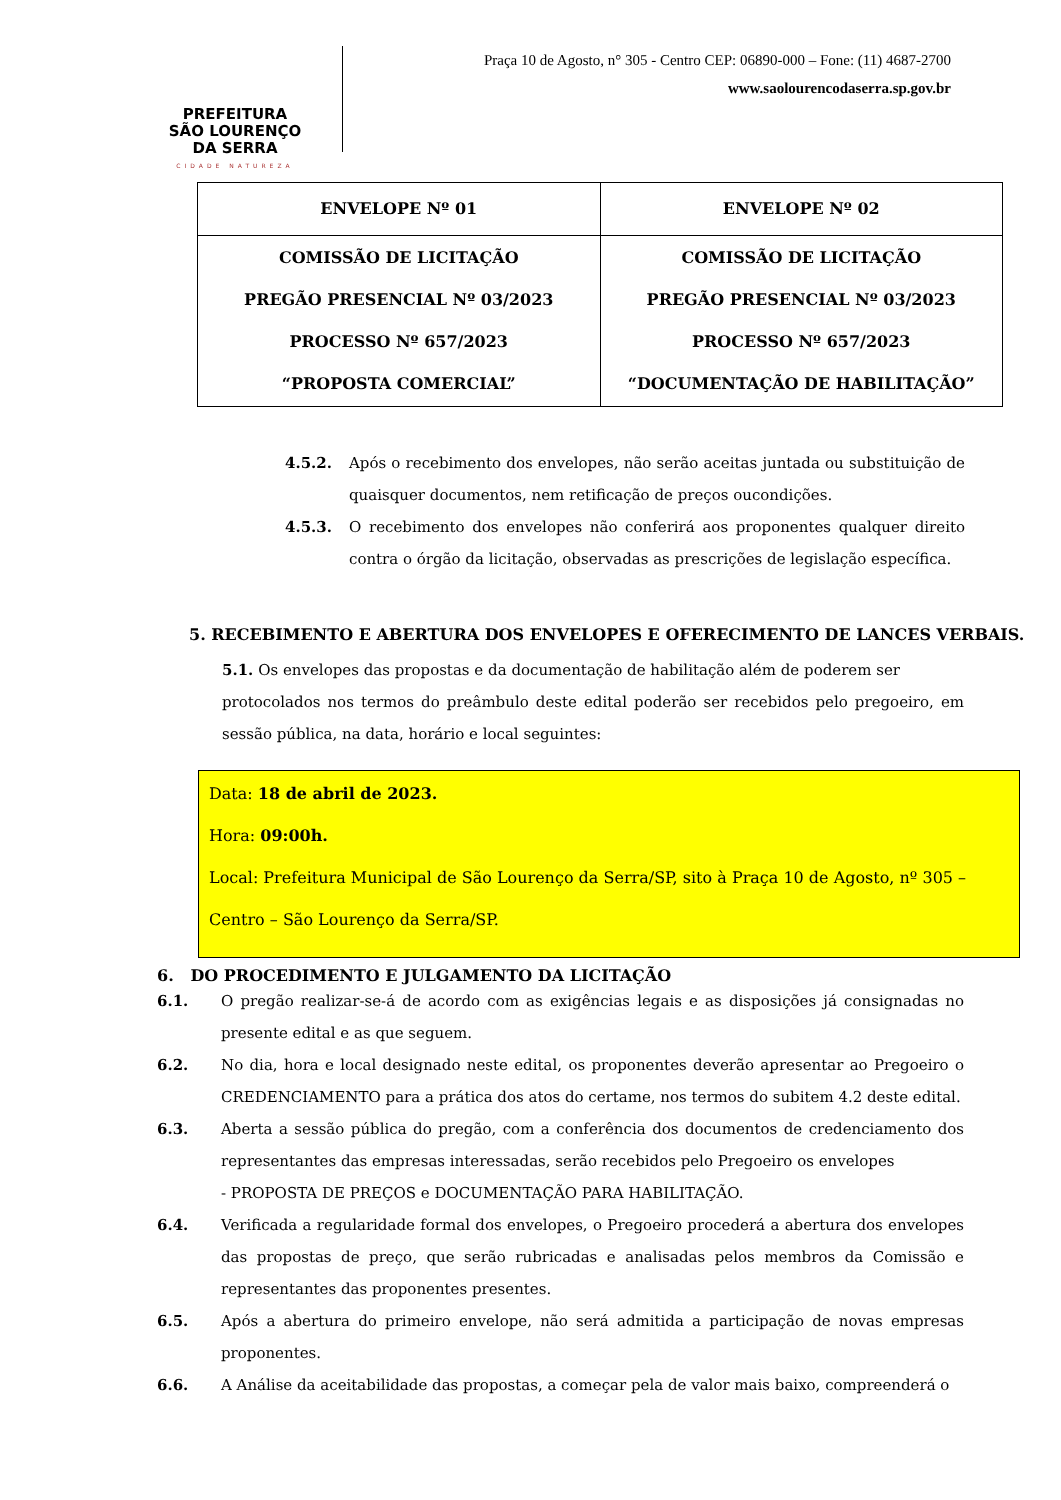PREFEITURA
SÃO LOURENÇO
DA SERRA
CIDADE NATUREZA
Praça 10 de Agosto, n° 305 - Centro CEP: 06890-000 – Fone: (11) 4687-2700
www.saolourencodaserra.sp.gov.br
| ENVELOPE Nº 01 | ENVELOPE Nº 02 |
| COMISSÃO DE LICITAÇÃO PREGÃO PRESENCIAL Nº 03/2023 PROCESSO Nº 657/2023 “PROPOSTA COMERCIAL” | COMISSÃO DE LICITAÇÃO PREGÃO PRESENCIAL Nº 03/2023 PROCESSO Nº 657/2023 “DOCUMENTAÇÃO DE HABILITAÇÃO” |
4.5.2. Após o recebimento dos envelopes, não serão aceitas juntada ou substituição de quaisquer documentos, nem retificação de preços oucondições.
4.5.3. O recebimento dos envelopes não conferirá aos proponentes qualquer direito contra o órgão da licitação, observadas as prescrições de legislação específica.
5. RECEBIMENTO E ABERTURA DOS ENVELOPES E OFERECIMENTO DE LANCES VERBAIS.
5.1. Os envelopes das propostas e da documentação de habilitação além de poderem ser protocolados nos termos do preâmbulo deste edital poderão ser recebidos pelo pregoeiro, em sessão pública, na data, horário e local seguintes:
Data: 18 de abril de 2023.
Hora: 09:00h.
Local: Prefeitura Municipal de São Lourenço da Serra/SP, sito à Praça 10 de Agosto, nº 305 –
Centro – São Lourenço da Serra/SP.
6. DO PROCEDIMENTO E JULGAMENTO DA LICITAÇÃO
6.1. O pregão realizar-se-á de acordo com as exigências legais e as disposições já consignadas no presente edital e as que seguem.
6.2. No dia, hora e local designado neste edital, os proponentes deverão apresentar ao Pregoeiro o CREDENCIAMENTO para a prática dos atos do certame, nos termos do subitem 4.2 deste edital.
6.3. Aberta a sessão pública do pregão, com a conferência dos documentos de credenciamento dos representantes das empresas interessadas, serão recebidos pelo Pregoeiro os envelopes
- PROPOSTA DE PREÇOS e DOCUMENTAÇÃO PARA HABILITAÇÃO.
6.4. Verificada a regularidade formal dos envelopes, o Pregoeiro procederá a abertura dos envelopes das propostas de preço, que serão rubricadas e analisadas pelos membros da Comissão e representantes das proponentes presentes.
6.5. Após a abertura do primeiro envelope, não será admitida a participação de novas empresas proponentes.
6.6. A Análise da aceitabilidade das propostas, a começar pela de valor mais baixo, compreenderá o